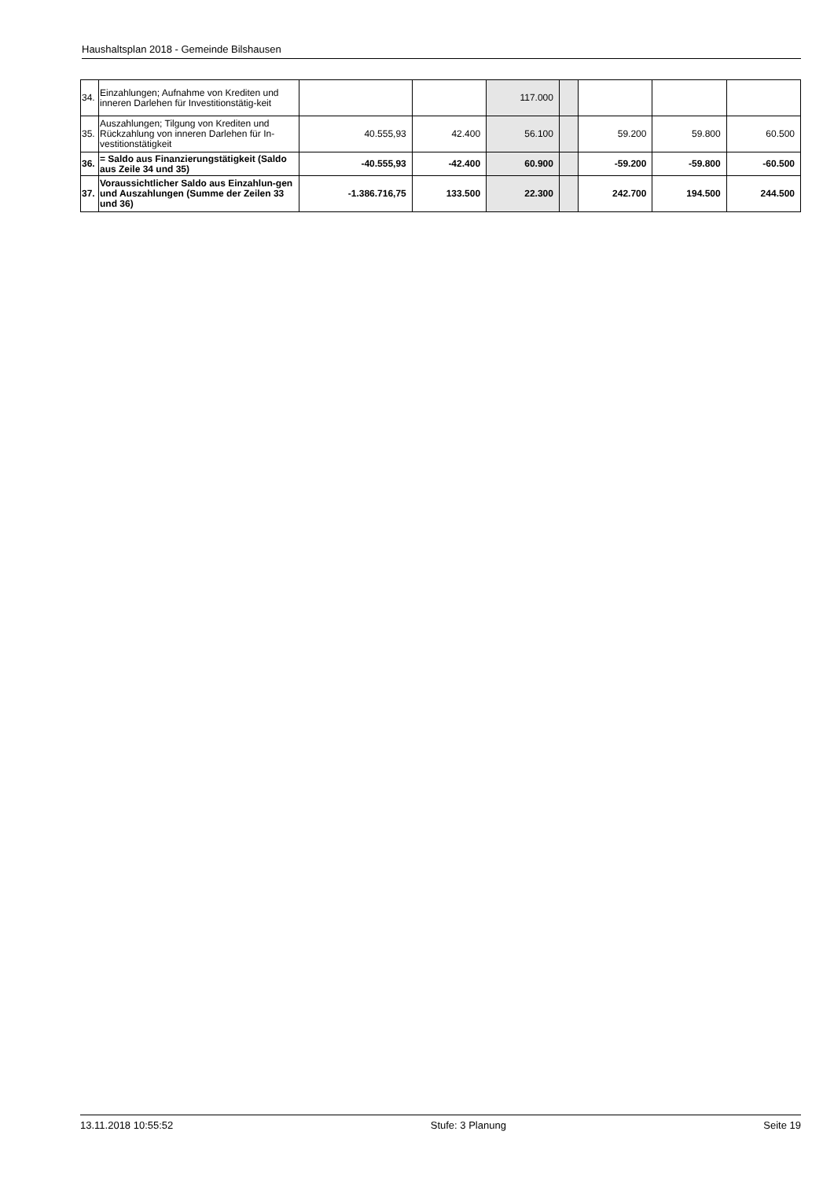Haushaltsplan 2018 - Gemeinde Bilshausen
| 34. | Einzahlungen; Aufnahme von Krediten und inneren Darlehen für Investitionstätig-keit | | | 117.000 | | | | |
| 35. | Auszahlungen; Tilgung von Krediten und Rückzahlung von inneren Darlehen für In-vestitionstätigkeit | 40.555,93 | 42.400 | 56.100 | | 59.200 | 59.800 | 60.500 |
| 36. | = Saldo aus Finanzierungstätigkeit (Saldo aus Zeile 34 und 35) | -40.555,93 | -42.400 | 60.900 | | -59.200 | -59.800 | -60.500 |
| 37. | Voraussichtlicher Saldo aus Einzahlun-gen und Auszahlungen (Summe der Zeilen 33 und 36) | -1.386.716,75 | 133.500 | 22.300 | | 242.700 | 194.500 | 244.500 |
13.11.2018 10:55:52 Stufe: 3 Planung Seite 19